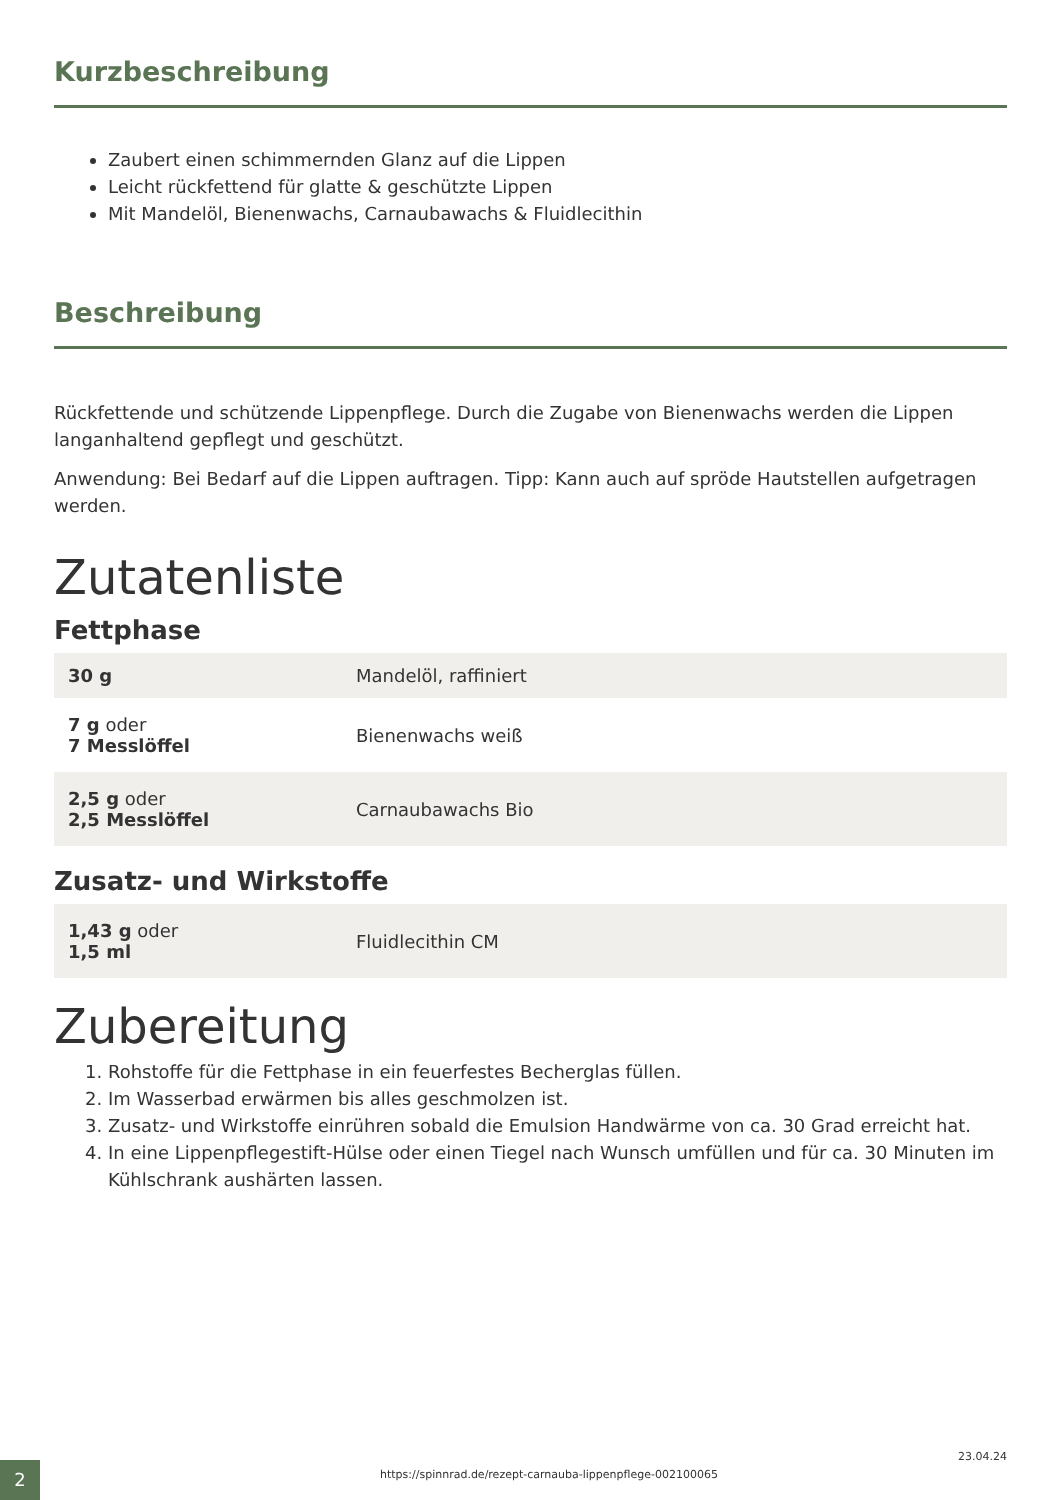Kurzbeschreibung
Zaubert einen schimmernden Glanz auf die Lippen
Leicht rückfettend für glatte & geschützte Lippen
Mit Mandelöl, Bienenwachs, Carnaubawachs & Fluidlecithin
Beschreibung
Rückfettende und schützende Lippenpflege. Durch die Zugabe von Bienenwachs werden die Lippen langanhaltend gepflegt und geschützt.
Anwendung: Bei Bedarf auf die Lippen auftragen. Tipp: Kann auch auf spröde Hautstellen aufgetragen werden.
Zutatenliste
Fettphase
| 30 g | Mandelöl, raffiniert |
| 7 g oder 7 Messlöffel | Bienenwachs weiß |
| 2,5 g oder 2,5 Messlöffel | Carnaubawachs Bio |
Zusatz- und Wirkstoffe
| 1,43 g oder 1,5 ml | Fluidlecithin CM |
Zubereitung
1. Rohstoffe für die Fettphase in ein feuerfestes Becherglas füllen.
2. Im Wasserbad erwärmen bis alles geschmolzen ist.
3. Zusatz- und Wirkstoffe einrühren sobald die Emulsion Handwärme von ca. 30 Grad erreicht hat.
4. In eine Lippenpflegestift-Hülse oder einen Tiegel nach Wunsch umfüllen und für ca. 30 Minuten im Kühlschrank aushärten lassen.
2
https://spinnrad.de/rezept-carnauba-lippenpflege-002100065
23.04.24